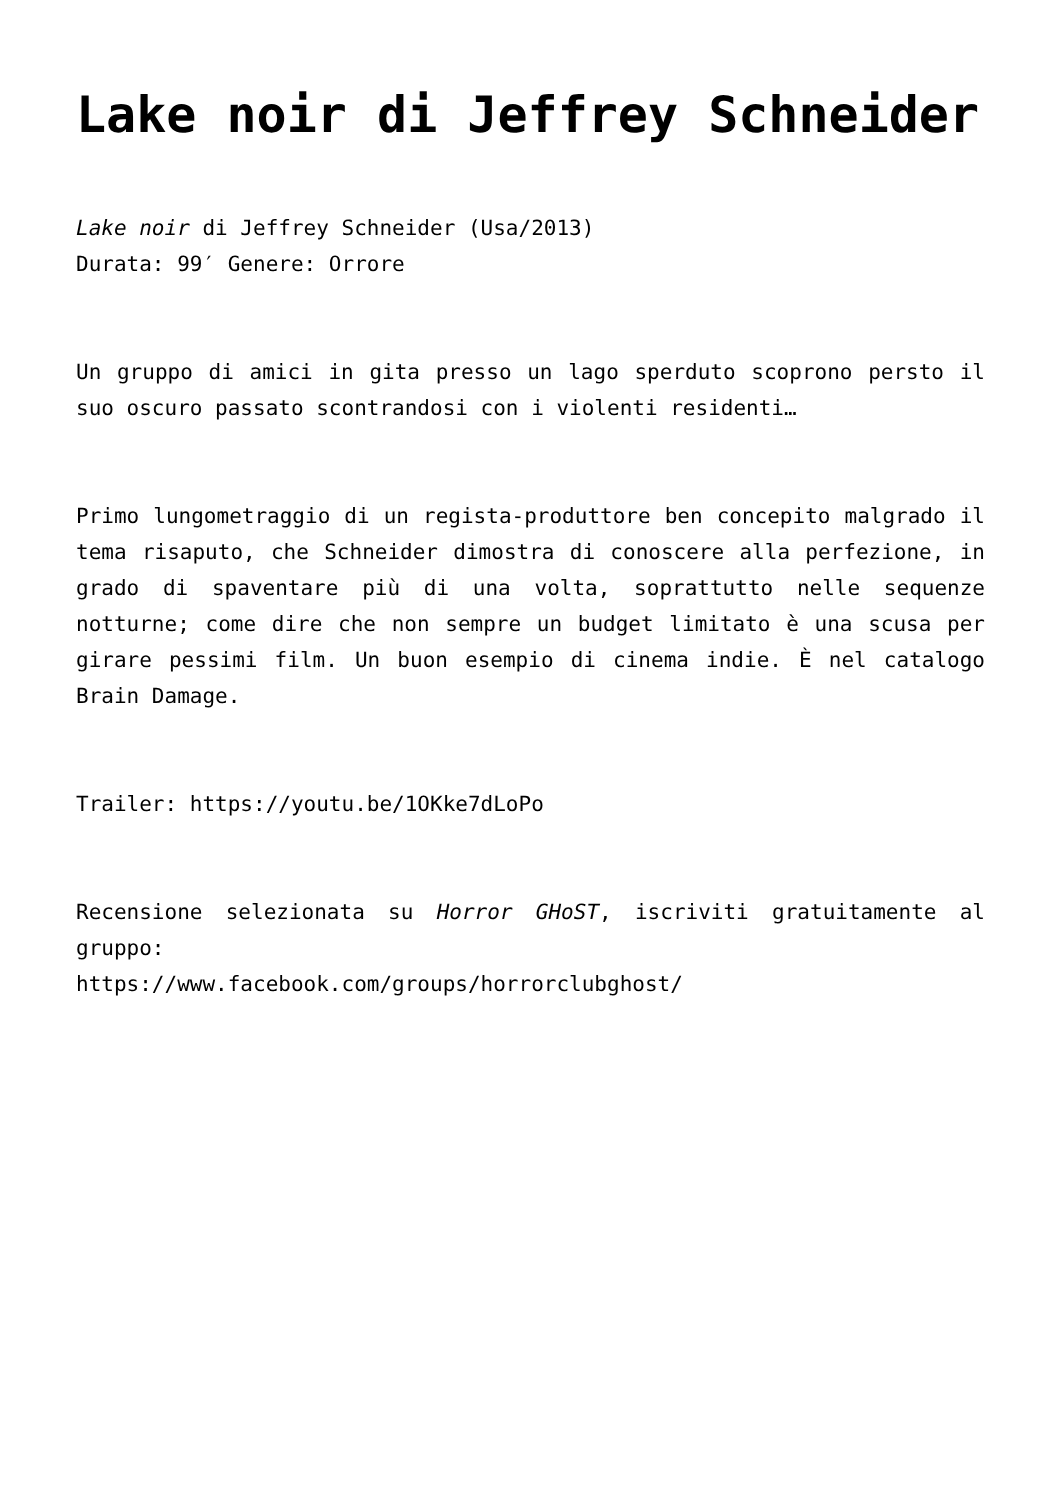Lake noir di Jeffrey Schneider
Lake noir di Jeffrey Schneider (Usa/2013)
Durata: 99′ Genere: Orrore
Un gruppo di amici in gita presso un lago sperduto scoprono persto il suo oscuro passato scontrandosi con i violenti residenti…
Primo lungometraggio di un regista-produttore ben concepito malgrado il tema risaputo, che Schneider dimostra di conoscere alla perfezione, in grado di spaventare più di una volta, soprattutto nelle sequenze notturne; come dire che non sempre un budget limitato è una scusa per girare pessimi film. Un buon esempio di cinema indie. È nel catalogo Brain Damage.
Trailer: https://youtu.be/1OKke7dLoPo
Recensione selezionata su Horror GHoST, iscriviti gratuitamente al gruppo:
https://www.facebook.com/groups/horrorclubghost/